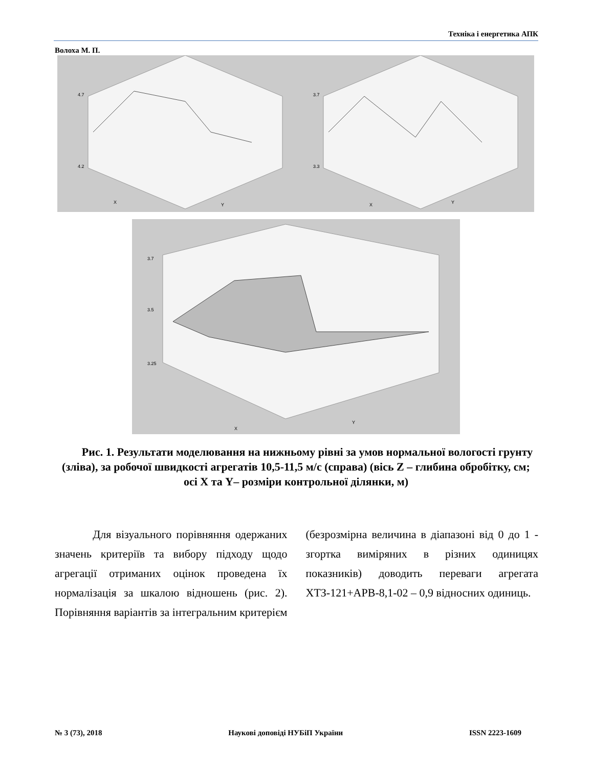Техніка і енергетика АПК
Волоха М. П.
4.7
4.2
X
Y
3.7
3.3
X
Y
3.7
3.5
3.25
X
Y
Рис. 1. Результати моделювання на нижньому рівні за умов нормальної вологості грунту (зліва), за робочої швидкості агрегатів 10,5-11,5 м/с (справа) (вісь Z – глибина обробітку, см; осі X та Y– розміри контрольної ділянки, м)
Для візуального порівняння одержаних значень критеріїв та вибору підходу щодо агрегації отриманих оцінок проведена їх нормалізація за шкалою відношень (рис. 2). Порівняння варіантів за інтегральним критерієм (безрозмірна величина в діапазоні від 0 до 1 - згортка виміряних в різних одиницях показників) доводить переваги агрегата ХТЗ-121+АРВ-8,1-02 – 0,9 відносних одиниць.
№ 3 (73), 2018 Наукові доповіді НУБіП України ISSN 2223-1609